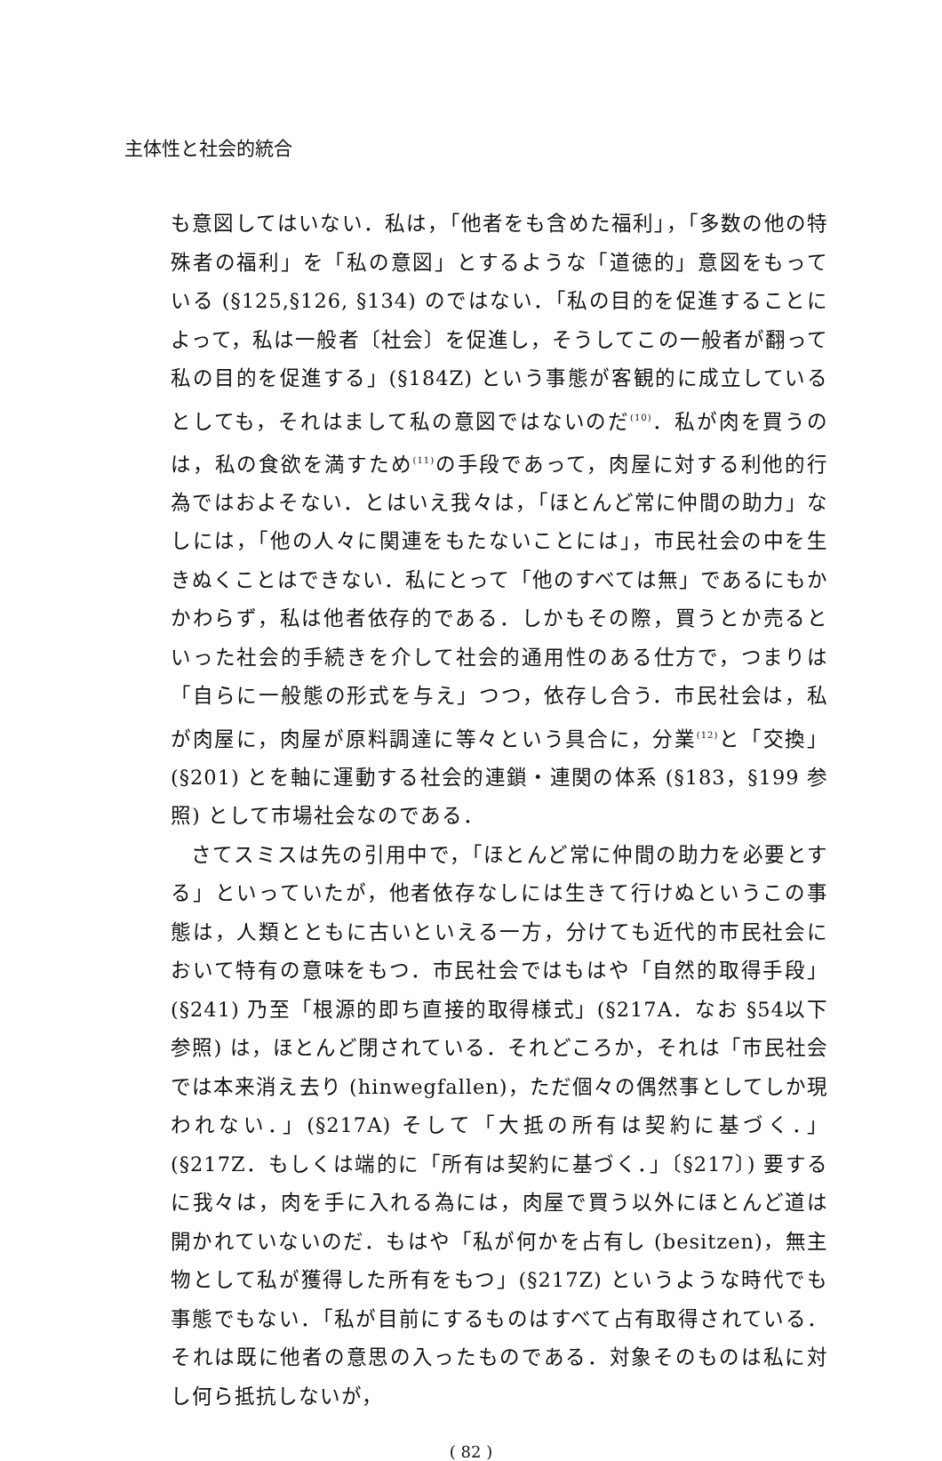主体性と社会的統合
も意図してはいない．私は，「他者をも含めた福利」，「多数の他の特殊者の福利」を「私の意図」とするような「道徳的」意図をもっている (§125,§126, §134) のではない．「私の目的を促進することによって，私は一般者〔社会〕を促進し，そうしてこの一般者が翻って私の目的を促進する」(§184Z) という事態が客観的に成立しているとしても，それはまして私の意図ではないのだ<sup>(10)</sup>．私が肉を買うのは，私の食欲を満すため<sup>(11)</sup>の手段であって，肉屋に対する利他的行為ではおよそない．とはいえ我々は，「ほとんど常に仲間の助力」なしには，「他の人々に関連をもたないことには」，市民社会の中を生きぬくことはできない．私にとって「他のすべては無」であるにもかかわらず，私は他者依存的である．しかもその際，買うとか売るといった社会的手続きを介して社会的通用性のある仕方で，つまりは「自らに一般態の形式を与え」つつ，依存し合う．市民社会は，私が肉屋に，肉屋が原料調達に等々という具合に，分業<sup>(12)</sup>と「交換」(§201) とを軸に運動する社会的連鎖・連関の体系 (§183，§199 参照) として市場社会なのである．
さてスミスは先の引用中で，「ほとんど常に仲間の助力を必要とする」といっていたが，他者依存なしには生きて行けぬというこの事態は，人類とともに古いといえる一方，分けても近代的市民社会において特有の意味をもつ．市民社会ではもはや「自然的取得手段」(§241) 乃至「根源的即ち直接的取得様式」(§217A．なお §54以下参照) は，ほとんど閉されている．それどころか，それは「市民社会では本来消え去り (hinwegfallen)，ただ個々の偶然事としてしか現われない．」(§217A) そして「大抵の所有は契約に基づく．」(§217Z．もしくは端的に「所有は契約に基づく．」〔§217〕) 要するに我々は，肉を手に入れる為には，肉屋で買う以外にほとんど道は開かれていないのだ．もはや「私が何かを占有し (besitzen)，無主物として私が獲得した所有をもつ」(§217Z) というような時代でも事態でもない．「私が目前にするものはすべて占有取得されている．それは既に他者の意思の入ったものである．対象そのものは私に対し何ら抵抗しないが，
( 82 )